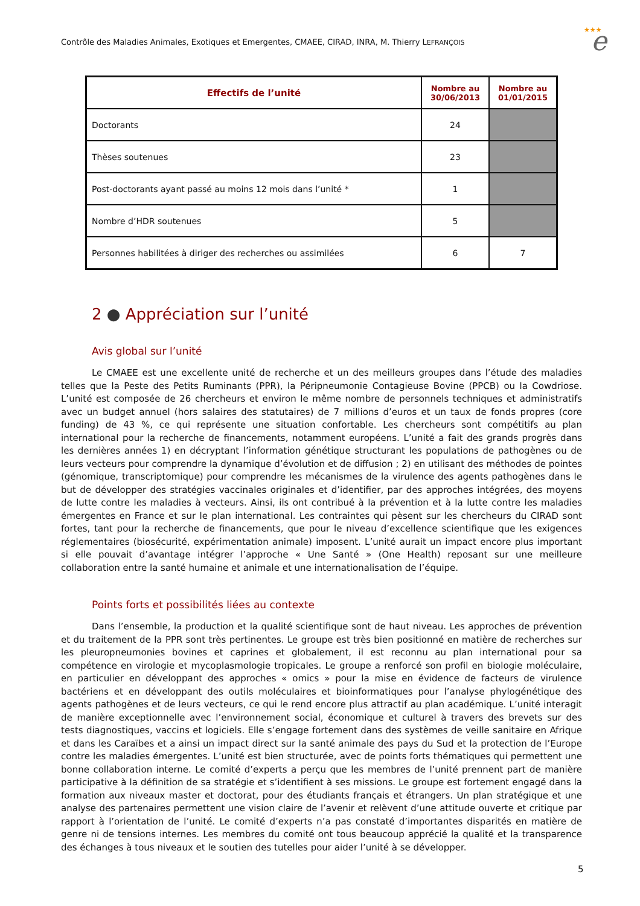Contrôle des Maladies Animales, Exotiques et Emergentes, CMAEE, CIRAD, INRA, M. Thierry LEFRANÇOIS
★★★
e
| Effectifs de l’unité | Nombre au 30/06/2013 | Nombre au 01/01/2015 |
| --- | --- | --- |
| Doctorants | 24 | |
| Thèses soutenues | 23 | |
| Post-doctorants ayant passé au moins 12 mois dans l’unité * | 1 | |
| Nombre d’HDR soutenues | 5 | |
| Personnes habilitées à diriger des recherches ou assimilées | 6 | 7 |
2 ● Appréciation sur l’unité
Avis global sur l’unité
Le CMAEE est une excellente unité de recherche et un des meilleurs groupes dans l’étude des maladies telles que la Peste des Petits Ruminants (PPR), la Péripneumonie Contagieuse Bovine (PPCB) ou la Cowdriose. L’unité est composée de 26 chercheurs et environ le même nombre de personnels techniques et administratifs avec un budget annuel (hors salaires des statutaires) de 7 millions d’euros et un taux de fonds propres (core funding) de 43 %, ce qui représente une situation confortable. Les chercheurs sont compétitifs au plan international pour la recherche de financements, notamment européens. L’unité a fait des grands progrès dans les dernières années 1) en décryptant l’information génétique structurant les populations de pathogènes ou de leurs vecteurs pour comprendre la dynamique d’évolution et de diffusion ; 2) en utilisant des méthodes de pointes (génomique, transcriptomique) pour comprendre les mécanismes de la virulence des agents pathogènes dans le but de développer des stratégies vaccinales originales et d’identifier, par des approches intégrées, des moyens de lutte contre les maladies à vecteurs. Ainsi, ils ont contribué à la prévention et à la lutte contre les maladies émergentes en France et sur le plan international. Les contraintes qui pèsent sur les chercheurs du CIRAD sont fortes, tant pour la recherche de financements, que pour le niveau d’excellence scientifique que les exigences réglementaires (biosécurité, expérimentation animale) imposent. L’unité aurait un impact encore plus important si elle pouvait d’avantage intégrer l’approche « Une Santé » (One Health) reposant sur une meilleure collaboration entre la santé humaine et animale et une internationalisation de l’équipe.
Points forts et possibilités liées au contexte
Dans l’ensemble, la production et la qualité scientifique sont de haut niveau. Les approches de prévention et du traitement de la PPR sont très pertinentes. Le groupe est très bien positionné en matière de recherches sur les pleuropneumonies bovines et caprines et globalement, il est reconnu au plan international pour sa compétence en virologie et mycoplasmologie tropicales. Le groupe a renforcé son profil en biologie moléculaire, en particulier en développant des approches « omics » pour la mise en évidence de facteurs de virulence bactériens et en développant des outils moléculaires et bioinformatiques pour l’analyse phylogénétique des agents pathogènes et de leurs vecteurs, ce qui le rend encore plus attractif au plan académique. L’unité interagit de manière exceptionnelle avec l’environnement social, économique et culturel à travers des brevets sur des tests diagnostiques, vaccins et logiciels. Elle s’engage fortement dans des systèmes de veille sanitaire en Afrique et dans les Caraïbes et a ainsi un impact direct sur la santé animale des pays du Sud et la protection de l’Europe contre les maladies émergentes. L’unité est bien structurée, avec de points forts thématiques qui permettent une bonne collaboration interne. Le comité d’experts a perçu que les membres de l’unité prennent part de manière participative à la définition de sa stratégie et s’identifient à ses missions. Le groupe est fortement engagé dans la formation aux niveaux master et doctorat, pour des étudiants français et étrangers. Un plan stratégique et une analyse des partenaires permettent une vision claire de l’avenir et relèvent d’une attitude ouverte et critique par rapport à l’orientation de l’unité. Le comité d’experts n’a pas constaté d’importantes disparités en matière de genre ni de tensions internes. Les membres du comité ont tous beaucoup apprécié la qualité et la transparence des échanges à tous niveaux et le soutien des tutelles pour aider l’unité à se développer.
5